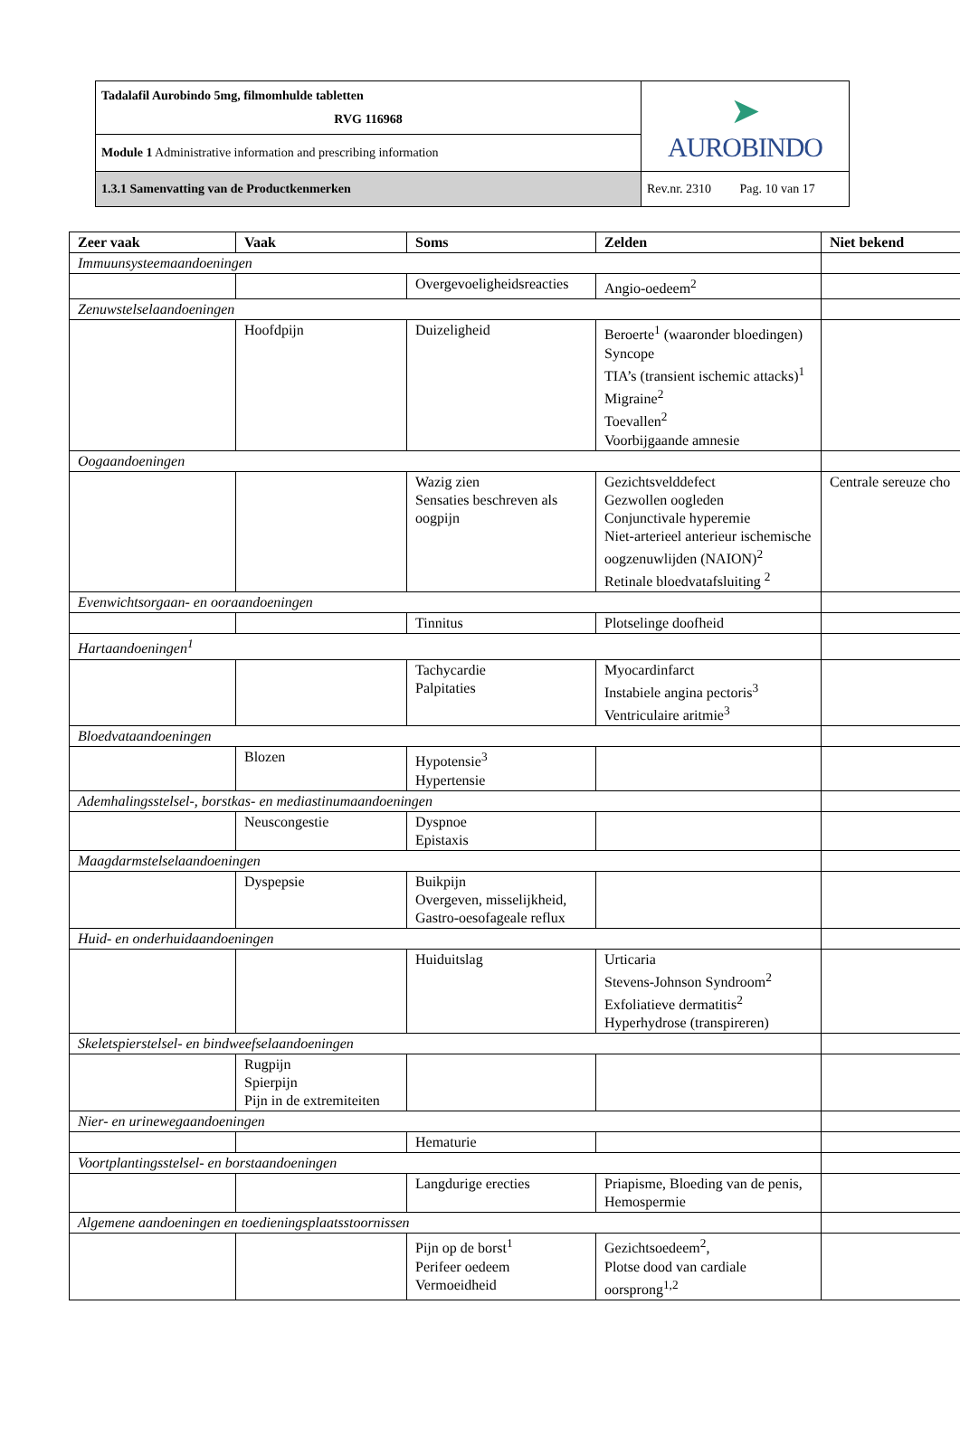| Tadalafil Aurobindo 5mg, filmomhulde tabletten RVG 116968 | ➤ AUROBINDO |
| Module 1 Administrative information and prescribing information | |
| 1.3.1 Samenvatting van de Productkenmerken | Rev.nr. 2310 Pag. 10 van 17 |
| Zeer vaak | Vaak | Soms | Zelden | Niet bekend |
| --- | --- | --- | --- | --- |
| Immuunsysteemaandoeningen | | | | |
| | | Overgevoeligheidsreacties | Angio-oedeem<sup>2</sup> | |
| Zenuwstelselaandoeningen | | | | |
| | Hoofdpijn | Duizeligheid | Beroerte<sup>1</sup> (waaronder bloedingen) Syncope TIA’s (transient ischemic attacks)<sup>1</sup> Migraine<sup>2</sup> Toevallen<sup>2</sup> Voorbijgaande amnesie | |
| Oogaandoeningen | | | | |
| | | Wazig zien Sensaties beschreven als oogpijn | Gezichtsvelddefect Gezwollen oogleden Conjunctivale hyperemie Niet-arterieel anterieur ischemische oogzenuwlijden (NAION)<sup>2</sup> Retinale bloedvatafsluiting <sup>2</sup> | Centrale sereuze cho |
| Evenwichtsorgaan- en ooraandoeningen | | | | |
| | | Tinnitus | Plotselinge doofheid | |
| Hartaandoeningen<sup>1</sup> | | | | |
| | | Tachycardie Palpitaties | Myocardinfarct Instabiele angina pectoris<sup>3</sup> Ventriculaire aritmie<sup>3</sup> | |
| Bloedvataandoeningen | | | | |
| | Blozen | Hypotensie<sup>3</sup> Hypertensie | | |
| Ademhalingsstelsel-, borstkas- en mediastinumaandoeningen | | | | |
| | Neuscongestie | Dyspnoe Epistaxis | | |
| Maagdarmstelselaandoeningen | | | | |
| | Dyspepsie | Buikpijn Overgeven, misselijkheid, Gastro-oesofageale reflux | | |
| Huid- en onderhuidaandoeningen | | | | |
| | | Huiduitslag | Urticaria Stevens-Johnson Syndroom<sup>2</sup> Exfoliatieve dermatitis<sup>2</sup> Hyperhydrose (transpireren) | |
| Skeletspierstelsel- en bindweefselaandoeningen | | | | |
| | Rugpijn Spierpijn Pijn in de extremiteiten | | | |
| Nier- en urinewegaandoeningen | | | | |
| | | Hematurie | | |
| Voortplantingsstelsel- en borstaandoeningen | | | | |
| | | Langdurige erecties | Priapisme, Bloeding van de penis, Hemospermie | |
| Algemene aandoeningen en toedieningsplaatsstoornissen | | | | |
| | | Pijn op de borst<sup>1</sup> Perifeer oedeem Vermoeidheid | Gezichtsoedeem<sup>2</sup>, Plotse dood van cardiale oorsprong<sup>1,2</sup> | |